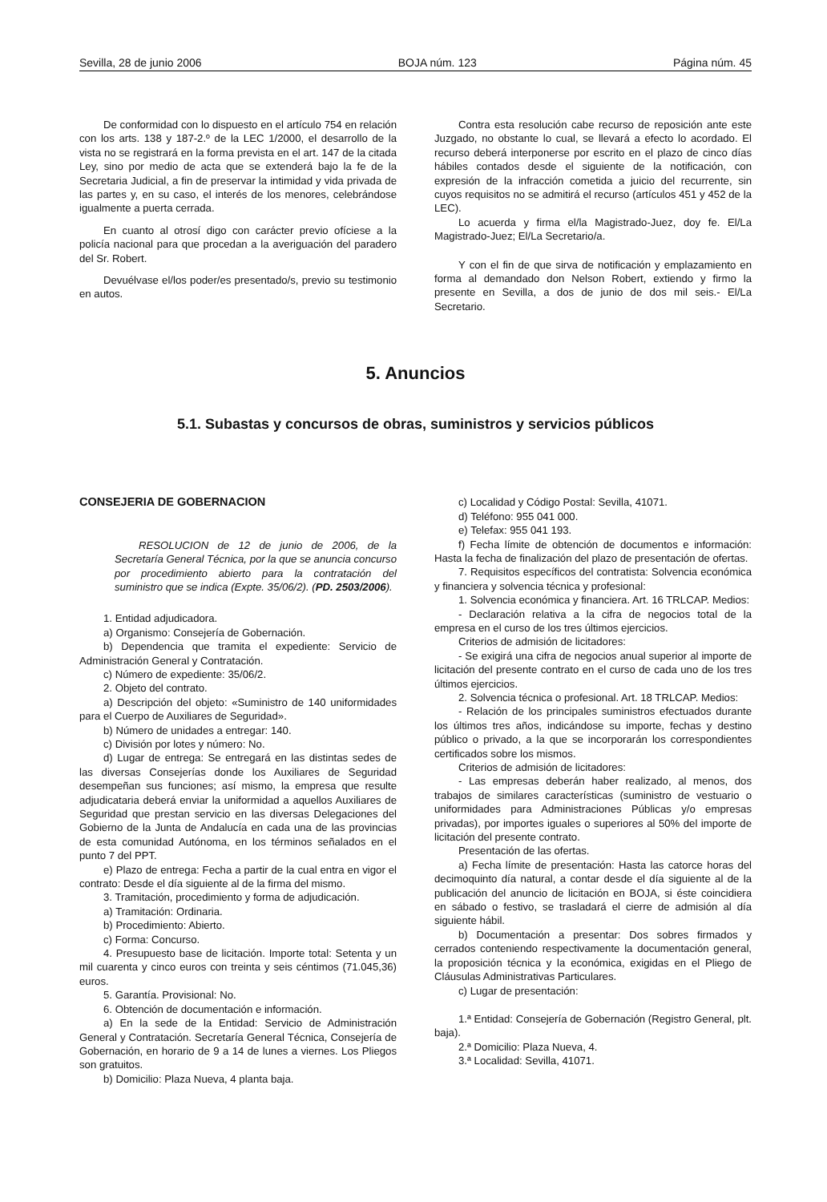Sevilla, 28 de junio 2006 BOJA núm. 123 Página núm. 45
De conformidad con lo dispuesto en el artículo 754 en relación con los arts. 138 y 187-2.º de la LEC 1/2000, el desarrollo de la vista no se registrará en la forma prevista en el art. 147 de la citada Ley, sino por medio de acta que se extenderá bajo la fe de la Secretaria Judicial, a fin de preservar la intimidad y vida privada de las partes y, en su caso, el interés de los menores, celebrándose igualmente a puerta cerrada.
En cuanto al otrosí digo con carácter previo ofíciese a la policía nacional para que procedan a la averiguación del paradero del Sr. Robert.
Devuélvase el/los poder/es presentado/s, previo su testimonio en autos.
Contra esta resolución cabe recurso de reposición ante este Juzgado, no obstante lo cual, se llevará a efecto lo acordado. El recurso deberá interponerse por escrito en el plazo de cinco días hábiles contados desde el siguiente de la notificación, con expresión de la infracción cometida a juicio del recurrente, sin cuyos requisitos no se admitirá el recurso (artículos 451 y 452 de la LEC).
Lo acuerda y firma el/la Magistrado-Juez, doy fe. El/La Magistrado-Juez; El/La Secretario/a.
Y con el fin de que sirva de notificación y emplazamiento en forma al demandado don Nelson Robert, extiendo y firmo la presente en Sevilla, a dos de junio de dos mil seis.- El/La Secretario.
5. Anuncios
5.1. Subastas y concursos de obras, suministros y servicios públicos
CONSEJERIA DE GOBERNACION
RESOLUCION de 12 de junio de 2006, de la Secretaría General Técnica, por la que se anuncia concurso por procedimiento abierto para la contratación del suministro que se indica (Expte. 35/06/2). (PD. 2503/2006).
1. Entidad adjudicadora.
a) Organismo: Consejería de Gobernación.
b) Dependencia que tramita el expediente: Servicio de Administración General y Contratación.
c) Número de expediente: 35/06/2.
2. Objeto del contrato.
a) Descripción del objeto: «Suministro de 140 uniformidades para el Cuerpo de Auxiliares de Seguridad».
b) Número de unidades a entregar: 140.
c) División por lotes y número: No.
d) Lugar de entrega: Se entregará en las distintas sedes de las diversas Consejerías donde los Auxiliares de Seguridad desempeñan sus funciones; así mismo, la empresa que resulte adjudicataria deberá enviar la uniformidad a aquellos Auxiliares de Seguridad que prestan servicio en las diversas Delegaciones del Gobierno de la Junta de Andalucía en cada una de las provincias de esta comunidad Autónoma, en los términos señalados en el punto 7 del PPT.
e) Plazo de entrega: Fecha a partir de la cual entra en vigor el contrato: Desde el día siguiente al de la firma del mismo.
3. Tramitación, procedimiento y forma de adjudicación.
a) Tramitación: Ordinaria.
b) Procedimiento: Abierto.
c) Forma: Concurso.
4. Presupuesto base de licitación. Importe total: Setenta y un mil cuarenta y cinco euros con treinta y seis céntimos (71.045,36) euros.
5. Garantía. Provisional: No.
6. Obtención de documentación e información.
a) En la sede de la Entidad: Servicio de Administración General y Contratación. Secretaría General Técnica, Consejería de Gobernación, en horario de 9 a 14 de lunes a viernes. Los Pliegos son gratuitos.
b) Domicilio: Plaza Nueva, 4 planta baja.
c) Localidad y Código Postal: Sevilla, 41071.
d) Teléfono: 955 041 000.
e) Telefax: 955 041 193.
f) Fecha límite de obtención de documentos e información: Hasta la fecha de finalización del plazo de presentación de ofertas.
7. Requisitos específicos del contratista: Solvencia económica y financiera y solvencia técnica y profesional:
1. Solvencia económica y financiera. Art. 16 TRLCAP. Medios:
- Declaración relativa a la cifra de negocios total de la empresa en el curso de los tres últimos ejercicios.
Criterios de admisión de licitadores:
- Se exigirá una cifra de negocios anual superior al importe de licitación del presente contrato en el curso de cada uno de los tres últimos ejercicios.
2. Solvencia técnica o profesional. Art. 18 TRLCAP. Medios:
- Relación de los principales suministros efectuados durante los últimos tres años, indicándose su importe, fechas y destino público o privado, a la que se incorporarán los correspondientes certificados sobre los mismos.
Criterios de admisión de licitadores:
- Las empresas deberán haber realizado, al menos, dos trabajos de similares características (suministro de vestuario o uniformidades para Administraciones Públicas y/o empresas privadas), por importes iguales o superiores al 50% del importe de licitación del presente contrato.
Presentación de las ofertas.
a) Fecha límite de presentación: Hasta las catorce horas del decimoquinto día natural, a contar desde el día siguiente al de la publicación del anuncio de licitación en BOJA, si éste coincidiera en sábado o festivo, se trasladará el cierre de admisión al día siguiente hábil.
b) Documentación a presentar: Dos sobres firmados y cerrados conteniendo respectivamente la documentación general, la proposición técnica y la económica, exigidas en el Pliego de Cláusulas Administrativas Particulares.
c) Lugar de presentación:
1.ª Entidad: Consejería de Gobernación (Registro General, plt. baja).
2.ª Domicilio: Plaza Nueva, 4.
3.ª Localidad: Sevilla, 41071.